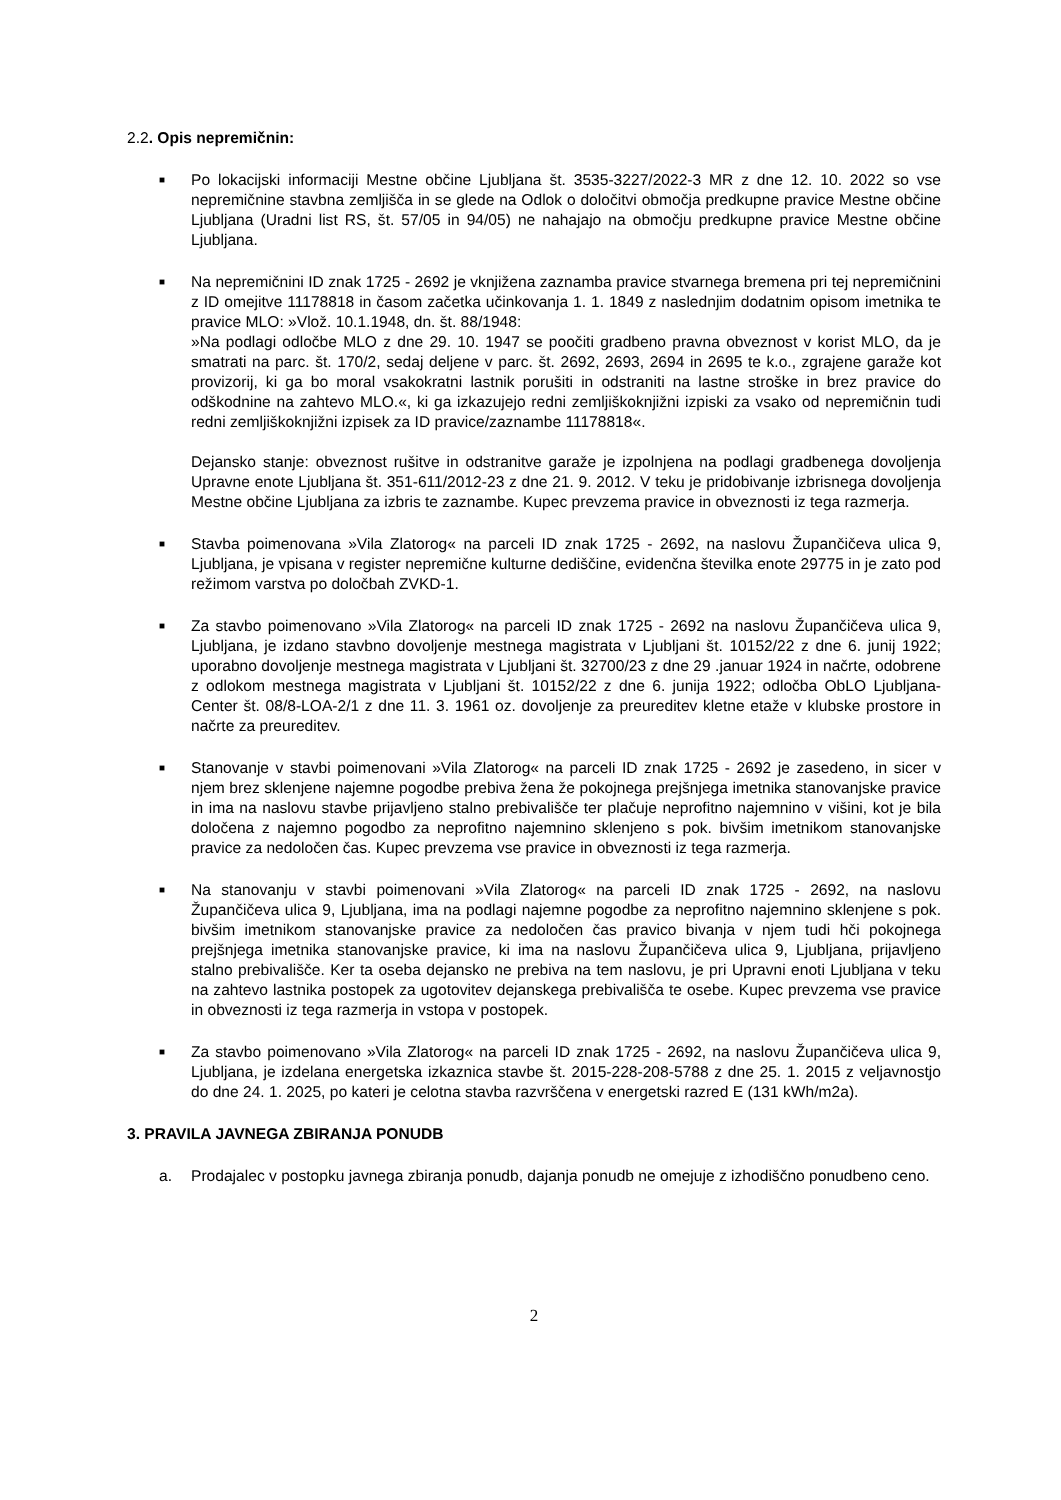2.2. Opis nepremičnin:
■
Po lokacijski informaciji Mestne občine Ljubljana št. 3535-3227/2022-3 MR z dne 12. 10. 2022 so vse nepremičnine stavbna zemljišča in se glede na Odlok o določitvi območja predkupne pravice Mestne občine Ljubljana (Uradni list RS, št. 57/05 in 94/05) ne nahajajo na območju predkupne pravice Mestne občine Ljubljana.
■
Na nepremičnini ID znak 1725 - 2692 je vknjižena zaznamba pravice stvarnega bremena pri tej nepremičnini z ID omejitve 11178818 in časom začetka učinkovanja 1. 1. 1849 z naslednjim dodatnim opisom imetnika te pravice MLO: »Vlož. 10.1.1948, dn. št. 88/1948:
»Na podlagi odločbe MLO z dne 29. 10. 1947 se poočiti gradbeno pravna obveznost v korist MLO, da je smatrati na parc. št. 170/2, sedaj deljene v parc. št. 2692, 2693, 2694 in 2695 te k.o., zgrajene garaže kot provizorij, ki ga bo moral vsakokratni lastnik porušiti in odstraniti na lastne stroške in brez pravice do odškodnine na zahtevo MLO.«, ki ga izkazujejo redni zemljiškoknjižni izpiski za vsako od nepremičnin tudi redni zemljiškoknjižni izpisek za ID pravice/zaznambe 11178818«.
Dejansko stanje: obveznost rušitve in odstranitve garaže je izpolnjena na podlagi gradbenega dovoljenja Upravne enote Ljubljana št. 351-611/2012-23 z dne 21. 9. 2012. V teku je pridobivanje izbrisnega dovoljenja Mestne občine Ljubljana za izbris te zaznambe. Kupec prevzema pravice in obveznosti iz tega razmerja.
■
Stavba poimenovana »Vila Zlatorog« na parceli ID znak 1725 - 2692, na naslovu Župančičeva ulica 9, Ljubljana, je vpisana v register nepremične kulturne dediščine, evidenčna številka enote 29775 in je zato pod režimom varstva po določbah ZVKD-1.
■
Za stavbo poimenovano »Vila Zlatorog« na parceli ID znak 1725 - 2692 na naslovu Župančičeva ulica 9, Ljubljana, je izdano stavbno dovoljenje mestnega magistrata v Ljubljani št. 10152/22 z dne 6. junij 1922; uporabno dovoljenje mestnega magistrata v Ljubljani št. 32700/23 z dne 29 .januar 1924 in načrte, odobrene z odlokom mestnega magistrata v Ljubljani št. 10152/22 z dne 6. junija 1922; odločba ObLO Ljubljana-Center št. 08/8-LOA-2/1 z dne 11. 3. 1961 oz. dovoljenje za preureditev kletne etaže v klubske prostore in načrte za preureditev.
■
Stanovanje v stavbi poimenovani »Vila Zlatorog« na parceli ID znak 1725 - 2692 je zasedeno, in sicer v njem brez sklenjene najemne pogodbe prebiva žena že pokojnega prejšnjega imetnika stanovanjske pravice in ima na naslovu stavbe prijavljeno stalno prebivališče ter plačuje neprofitno najemnino v višini, kot je bila določena z najemno pogodbo za neprofitno najemnino sklenjeno s pok. bivšim imetnikom stanovanjske pravice za nedoločen čas. Kupec prevzema vse pravice in obveznosti iz tega razmerja.
■
Na stanovanju v stavbi poimenovani »Vila Zlatorog« na parceli ID znak 1725 - 2692, na naslovu Župančičeva ulica 9, Ljubljana, ima na podlagi najemne pogodbe za neprofitno najemnino sklenjene s pok. bivšim imetnikom stanovanjske pravice za nedoločen čas pravico bivanja v njem tudi hči pokojnega prejšnjega imetnika stanovanjske pravice, ki ima na naslovu Župančičeva ulica 9, Ljubljana, prijavljeno stalno prebivališče. Ker ta oseba dejansko ne prebiva na tem naslovu, je pri Upravni enoti Ljubljana v teku na zahtevo lastnika postopek za ugotovitev dejanskega prebivališča te osebe. Kupec prevzema vse pravice in obveznosti iz tega razmerja in vstopa v postopek.
■
Za stavbo poimenovano »Vila Zlatorog« na parceli ID znak 1725 - 2692, na naslovu Župančičeva ulica 9, Ljubljana, je izdelana energetska izkaznica stavbe št. 2015-228-208-5788 z dne 25. 1. 2015 z veljavnostjo do dne 24. 1. 2025, po kateri je celotna stavba razvrščena v energetski razred E (131 kWh/m2a).
3. PRAVILA JAVNEGA ZBIRANJA PONUDB
a. Prodajalec v postopku javnega zbiranja ponudb, dajanja ponudb ne omejuje z izhodiščno ponudbeno ceno.
2